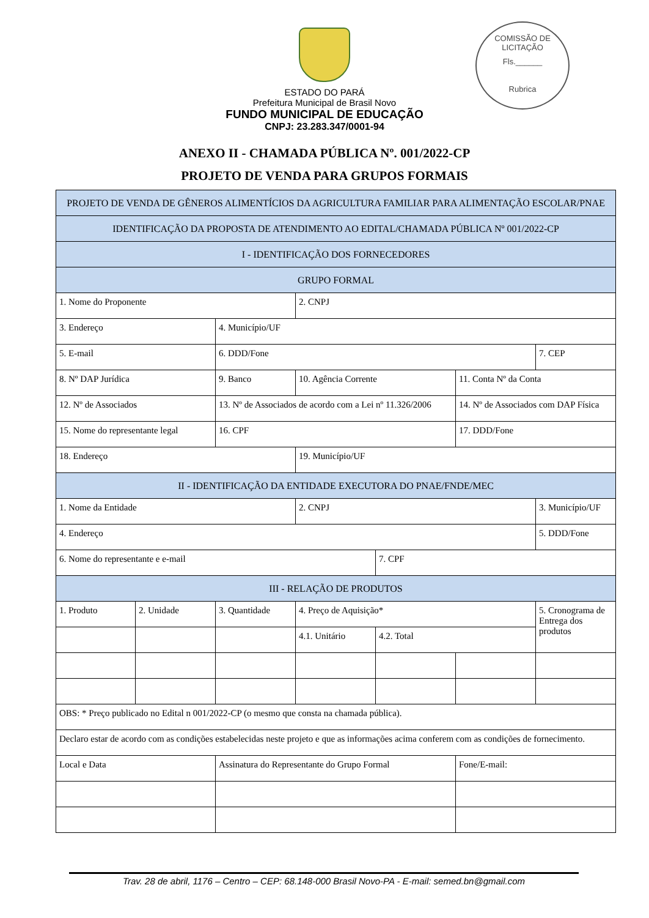COMISSÃO DE LICITAÇÃO
Fls.______
Rubrica
ESTADO DO PARÁ
Prefeitura Municipal de Brasil Novo
FUNDO MUNICIPAL DE EDUCAÇÃO
CNPJ: 23.283.347/0001-94
ANEXO II - CHAMADA PÚBLICA Nº. 001/2022-CP
PROJETO DE VENDA PARA GRUPOS FORMAIS
| PROJETO DE VENDA DE GÊNEROS ALIMENTÍCIOS DA AGRICULTURA FAMILIAR PARA ALIMENTAÇÃO ESCOLAR/PNAE | | | | | | |
| IDENTIFICAÇÃO DA PROPOSTA DE ATENDIMENTO AO EDITAL/CHAMADA PÚBLICA Nº 001/2022-CP | | | | | | |
| I - IDENTIFICAÇÃO DOS FORNECEDORES | | | | | | |
| GRUPO FORMAL | | | | | | |
| 1. Nome do Proponente | | | 2. CNPJ | | | |
| 3. Endereço | | 4. Município/UF | | | | |
| 5. E-mail | | 6. DDD/Fone | | | | 7. CEP |
| 8. Nº DAP Jurídica | | 9. Banco | 10. Agência Corrente | | 11. Conta Nº da Conta | |
| 12. Nº de Associados | | 13. Nº de Associados de acordo com a Lei nº 11.326/2006 | | | 14. Nº de Associados com DAP Física | |
| 15. Nome do representante legal | | 16. CPF | | | 17. DDD/Fone | |
| 18. Endereço | | | 19. Município/UF | | | |
| II - IDENTIFICAÇÃO DA ENTIDADE EXECUTORA DO PNAE/FNDE/MEC | | | | | | |
| 1. Nome da Entidade | | | 2. CNPJ | | | 3. Município/UF |
| 4. Endereço | | | | | | 5. DDD/Fone |
| 6. Nome do representante e e-mail | | | | 7. CPF | | |
| III - RELAÇÃO DE PRODUTOS | | | | | | |
| 1. Produto | 2. Unidade | 3. Quantidade | 4. Preço de Aquisição* | | | 5. Cronograma de Entrega dos produtos |
| | | | 4.1. Unitário | 4.2. Total | | |
| OBS: * Preço publicado no Edital n 001/2022-CP (o mesmo que consta na chamada pública). | | | | | | |
| Declaro estar de acordo com as condições estabelecidas neste projeto e que as informações acima conferem com as condições de fornecimento. | | | | | | |
| Local e Data | | Assinatura do Representante do Grupo Formal | | | Fone/E-mail: | |
Trav. 28 de abril, 1176 – Centro – CEP: 68.148-000 Brasil Novo-PA - E-mail: semed.bn@gmail.com